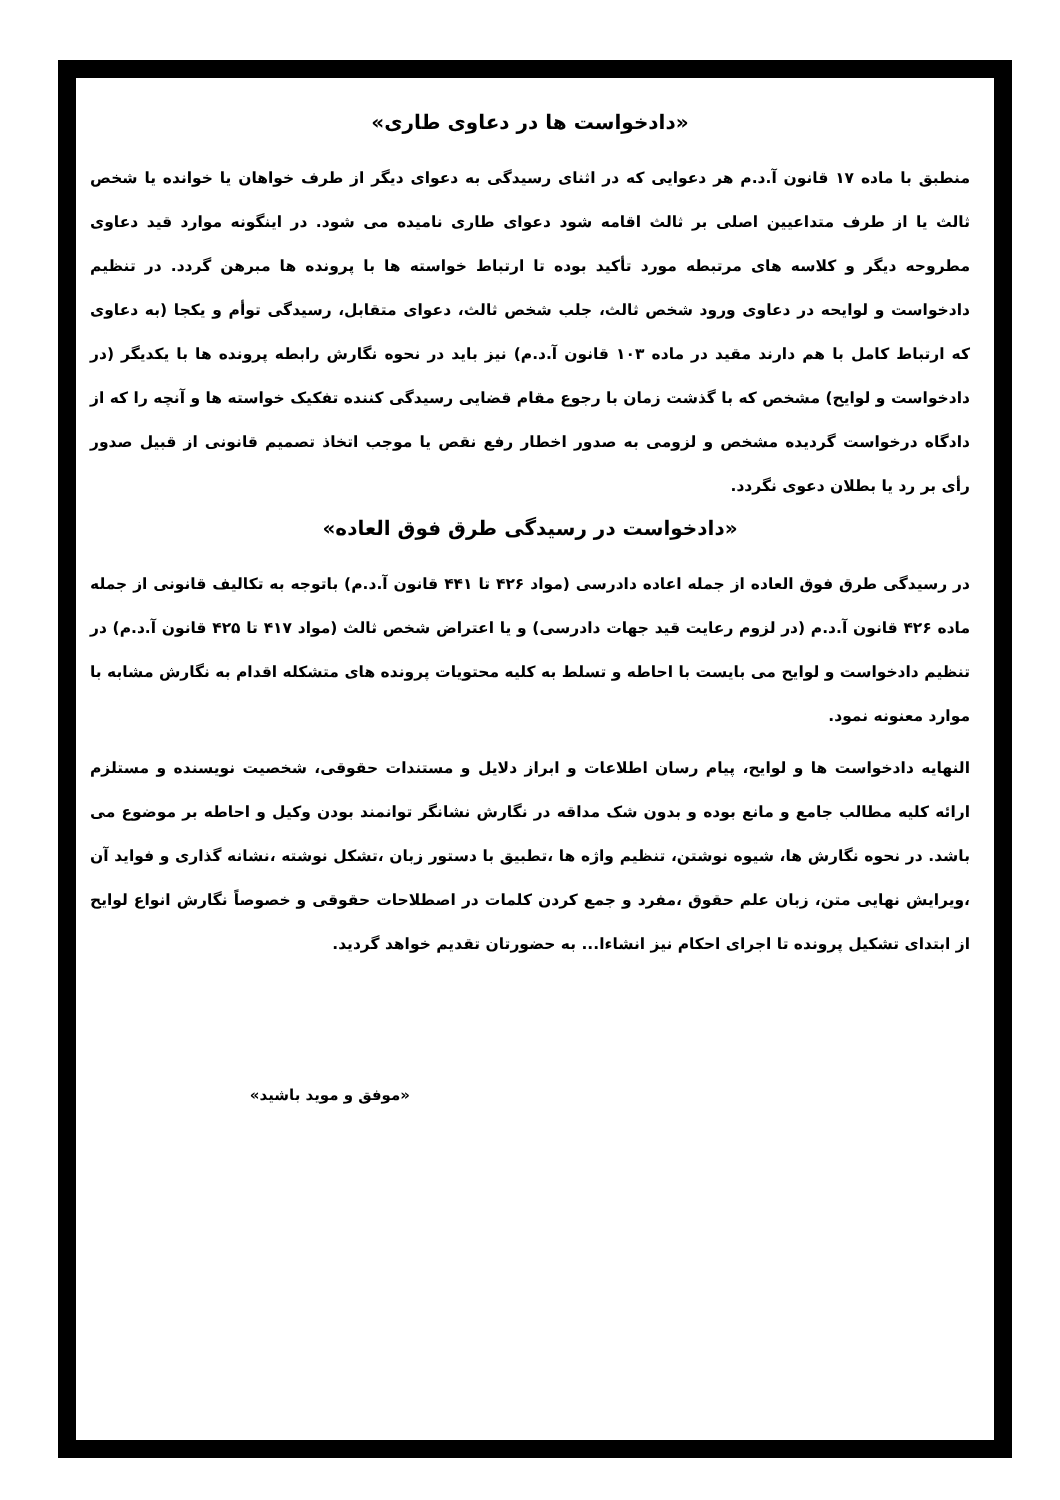«دادخواست ها در دعاوی طاری»
منطبق با ماده ۱۷ قانون آ.د.م هر دعوایی که در اثنای رسیدگی به دعوای دیگر از طرف خواهان یا خوانده یا شخص ثالث یا از طرف متداعیین اصلی بر ثالث اقامه شود دعوای طاری نامیده می شود. در اینگونه موارد قید دعاوی مطروحه دیگر و کلاسه های مرتبطه مورد تأکید بوده تا ارتباط خواسته ها با پرونده ها مبرهن گردد. در تنظیم دادخواست و لوایحه در دعاوی ورود شخص ثالث، جلب شخص ثالث، دعوای متقابل، رسیدگی توأم و یکجا (به دعاوی که ارتباط کامل با هم دارند مقید در ماده ۱۰۳ قانون آ.د.م) نیز باید در نحوه نگارش رابطه پرونده ها با یکدیگر (در دادخواست و لوایح) مشخص که با گذشت زمان با رجوع مقام قضایی رسیدگی کننده تفکیک خواسته ها و آنچه را که از دادگاه درخواست گردیده مشخص و لزومی به صدور اخطار رفع نقص یا موجب اتخاذ تصمیم قانونی از قبیل صدور رأی بر رد یا بطلان دعوی نگردد.
«دادخواست در رسیدگی طرق فوق العاده»
در رسیدگی طرق فوق العاده از جمله اعاده دادرسی (مواد ۴۲۶ تا ۴۴۱ قانون آ.د.م) باتوجه به تکالیف قانونی از جمله ماده ۴۲۶ قانون آ.د.م (در لزوم رعایت قید جهات دادرسی) و یا اعتراض شخص ثالث (مواد ۴۱۷ تا ۴۲۵ قانون آ.د.م) در تنظیم دادخواست و لوایح می بایست با احاطه و تسلط به کلیه محتویات پرونده های متشکله اقدام به نگارش مشابه با موارد معنونه نمود.
النهایه دادخواست ها و لوایح، پیام رسان اطلاعات و ابراز دلایل و مستندات حقوقی، شخصیت نویسنده و مستلزم ارائه کلیه مطالب جامع و مانع بوده و بدون شک مداقه در نگارش نشانگر توانمند بودن وکیل و احاطه بر موضوع می باشد. در نحوه نگارش ها، شیوه نوشتن، تنظیم واژه ها ،تطبیق با دستور زبان ،تشکل نوشته ،نشانه گذاری و فواید آن ،ویرایش نهایی متن، زبان علم حقوق ،مفرد و جمع کردن کلمات در اصطلاحات حقوقی و خصوصاً نگارش انواع لوایح از ابتدای تشکیل پرونده تا اجرای احکام نیز انشاءا... به حضورتان تقدیم خواهد گردید.
«موفق و موید باشید»